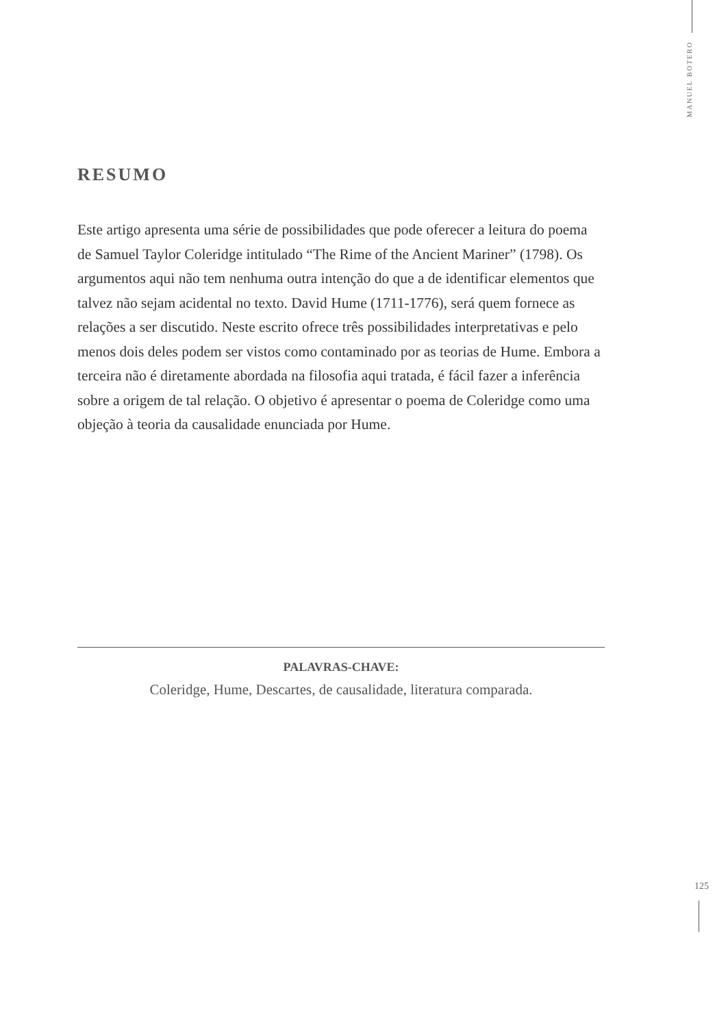MANUEL BOTERO
RESUMO
Este artigo apresenta uma série de possibilidades que pode oferecer a leitura do poema de Samuel Taylor Coleridge intitulado “The Rime of the Ancient Mariner” (1798). Os argumentos aqui não tem nenhuma outra intenção do que a de identificar elementos que talvez não sejam acidental no texto. David Hume (1711-1776), será quem fornece as relações a ser discutido. Neste escrito ofrece três possibilidades interpretativas e pelo menos dois deles podem ser vistos como contaminado por as teorias de Hume. Embora a terceira não é diretamente abordada na filosofia aqui tratada, é fácil fazer a inferência sobre a origem de tal relação. O objetivo é apresentar o poema de Coleridge como uma objeção à teoria da causalidade enunciada por Hume.
PALAVRAS-CHAVE:
Coleridge, Hume, Descartes, de causalidade, literatura comparada.
125